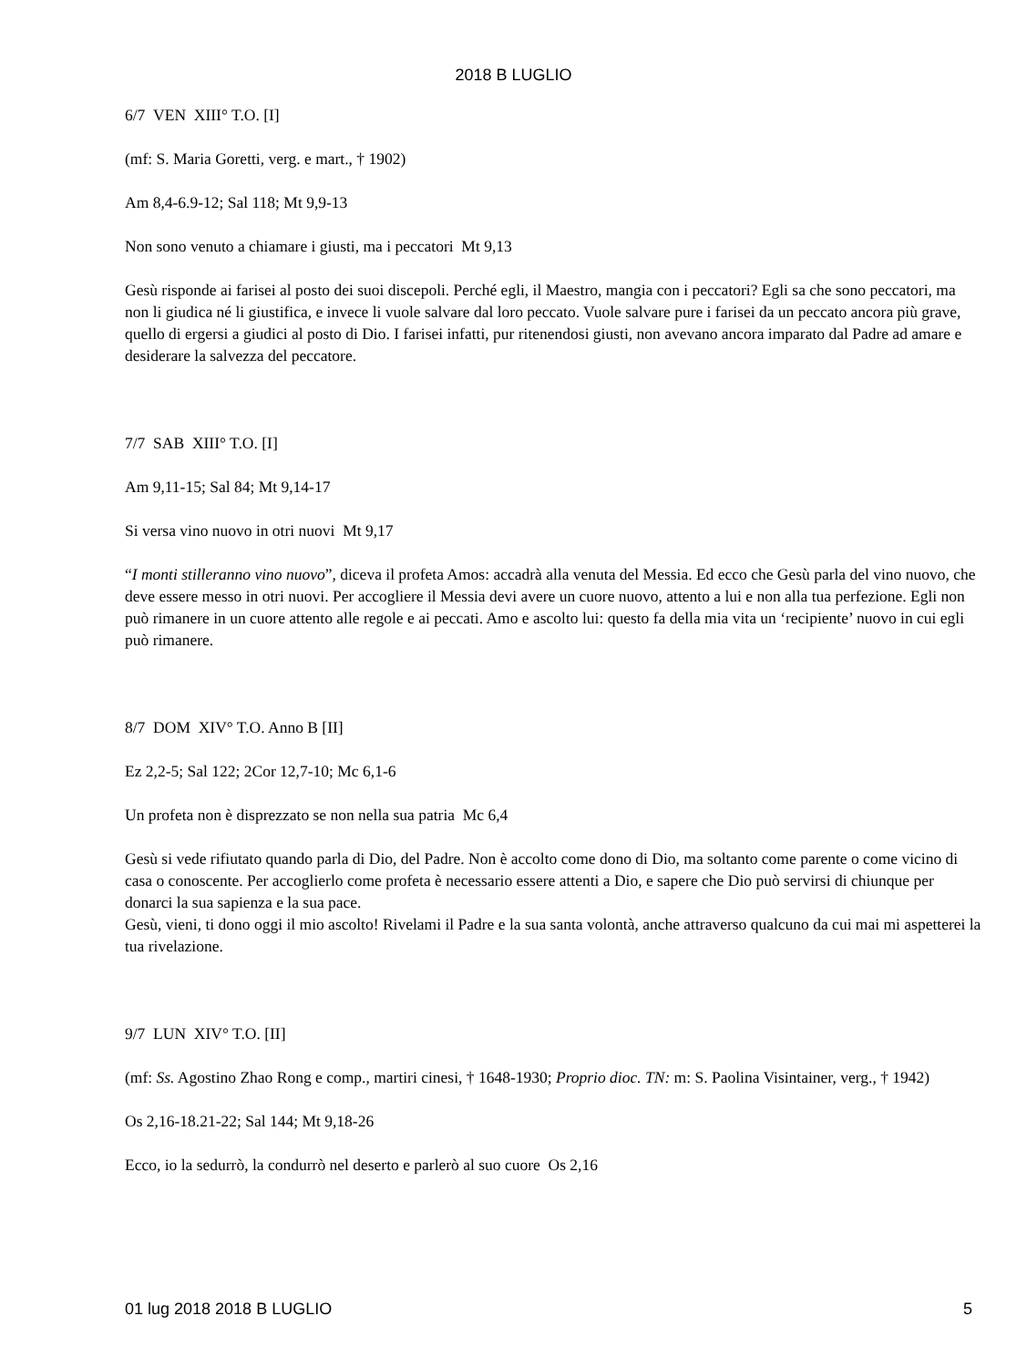2018 B LUGLIO
6/7 VEN XIII° T.O. [I]
(mf: S. Maria Goretti, verg. e mart., † 1902)
Am 8,4-6.9-12; Sal 118; Mt 9,9-13
Non sono venuto a chiamare i giusti, ma i peccatori Mt 9,13
Gesù risponde ai farisei al posto dei suoi discepoli. Perché egli, il Maestro, mangia con i peccatori? Egli sa che sono peccatori, ma non li giudica né li giustifica, e invece li vuole salvare dal loro peccato. Vuole salvare pure i farisei da un peccato ancora più grave, quello di ergersi a giudici al posto di Dio. I farisei infatti, pur ritenendosi giusti, non avevano ancora imparato dal Padre ad amare e desiderare la salvezza del peccatore.
7/7 SAB XIII° T.O. [I]
Am 9,11-15; Sal 84; Mt 9,14-17
Si versa vino nuovo in otri nuovi Mt 9,17
“I monti stilleranno vino nuovo”, diceva il profeta Amos: accadrà alla venuta del Messia. Ed ecco che Gesù parla del vino nuovo, che deve essere messo in otri nuovi. Per accogliere il Messia devi avere un cuore nuovo, attento a lui e non alla tua perfezione. Egli non può rimanere in un cuore attento alle regole e ai peccati. Amo e ascolto lui: questo fa della mia vita un ‘recipiente’ nuovo in cui egli può rimanere.
8/7 DOM XIV° T.O. Anno B [II]
Ez 2,2-5; Sal 122; 2Cor 12,7-10; Mc 6,1-6
Un profeta non è disprezzato se non nella sua patria Mc 6,4
Gesù si vede rifiutato quando parla di Dio, del Padre. Non è accolto come dono di Dio, ma soltanto come parente o come vicino di casa o conoscente. Per accoglierlo come profeta è necessario essere attenti a Dio, e sapere che Dio può servirsi di chiunque per donarci la sua sapienza e la sua pace.
Gesù, vieni, ti dono oggi il mio ascolto! Rivelami il Padre e la sua santa volontà, anche attraverso qualcuno da cui mai mi aspetterei la tua rivelazione.
9/7 LUN XIV° T.O. [II]
(mf: Ss. Agostino Zhao Rong e comp., martiri cinesi, † 1648-1930; Proprio dioc. TN: m: S. Paolina Visintainer, verg., † 1942)
Os 2,16-18.21-22; Sal 144; Mt 9,18-26
Ecco, io la sedurrò, la condurrò nel deserto e parlerò al suo cuore Os 2,16
01 lug 2018 2018 B LUGLIO 5